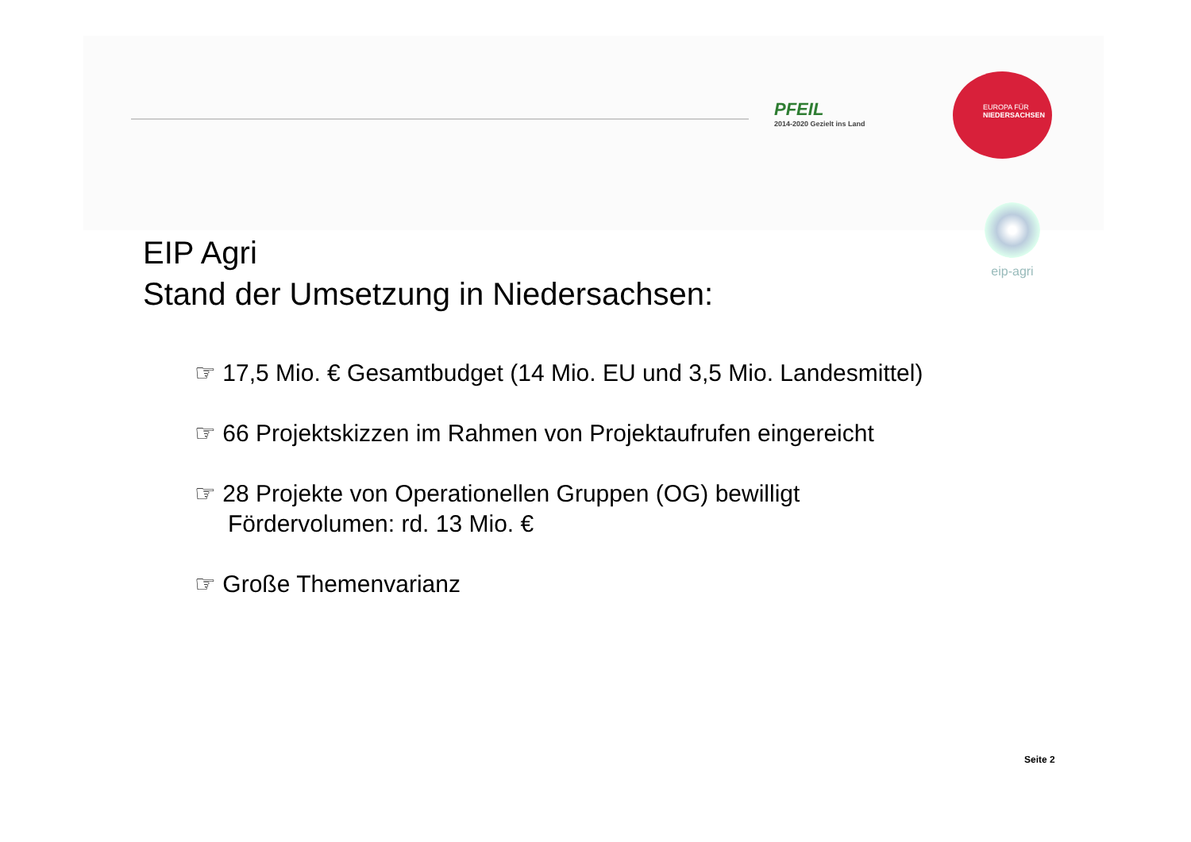PFEIL
2014-2020 Gezielt ins Land
EUROPA FÜR
NIEDERSACHSEN
eip-agri
EIP Agri
Stand der Umsetzung in Niedersachsen:
☞ 17,5 Mio. € Gesamtbudget (14 Mio. EU und 3,5 Mio. Landesmittel)
☞ 66 Projektskizzen im Rahmen von Projektaufrufen eingereicht
☞ 28 Projekte von Operationellen Gruppen (OG) bewilligt
Fördervolumen: rd. 13 Mio. €
☞ Große Themenvarianz
Seite 2